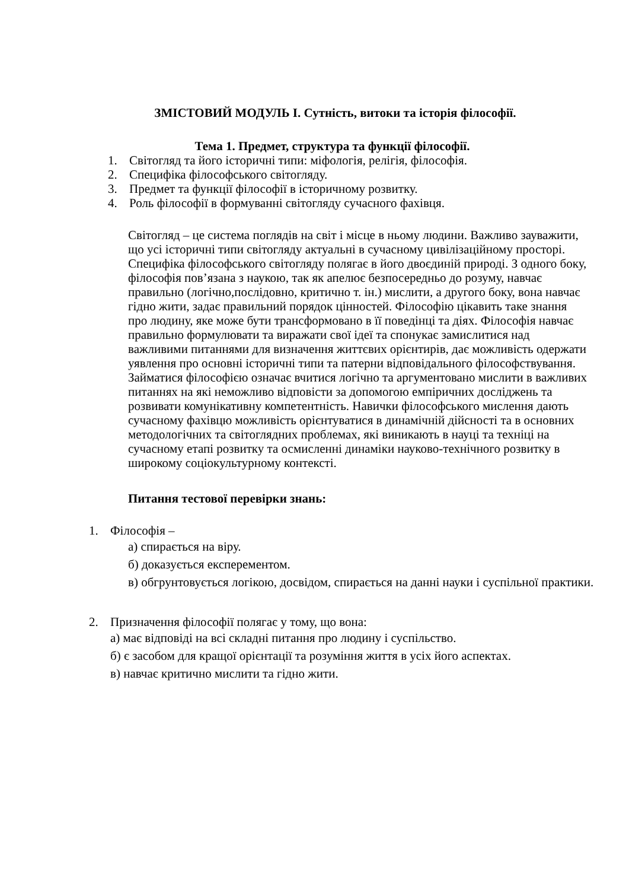ЗМІСТОВИЙ МОДУЛЬ І. Сутність, витоки та історія філософії.
Тема 1. Предмет, структура та функції філософії.
1. Світогляд та його історичні типи: міфологія, релігія, філософія.
2. Специфіка філософського світогляду.
3. Предмет та функції філософії в історичному розвитку.
4. Роль філософії в формуванні світогляду сучасного фахівця.
Світогляд – це система поглядів на світ і місце в ньому людини. Важливо зауважити, що усі історичні типи світогляду актуальні в сучасному цивілізаційному просторі. Специфіка філософського світогляду полягає в його двоєдиній природі. З одного боку, філософія пов’язана з наукою, так як апелює безпосередньо до розуму, навчає правильно (логічно,послідовно, критично т. ін.) мислити, а другого боку, вона навчає гідно жити, задає правильний порядок цінностей. Філософію цікавить таке знання про людину, яке може бути трансформовано в її поведінці та діях. Філософія навчає правильно формулювати та виражати свої ідеї та спонукає замислитися над важливими питаннями для визначення життєвих орієнтирів, дає можливість одержати уявлення про основні історичні типи та патерни відповідального філософствування. Займатися філософією означає вчитися логічно та аргументовано мислити в важливих питаннях на які неможливо відповісти за допомогою емпіричних досліджень та розвивати комунікативну компетентність. Навички філософського мислення дають сучасному фахівцю можливість орієнтуватися в динамічній дійсності та в основних методологічних та світоглядних проблемах, які виникають в науці та техніці на сучасному етапі розвитку та осмисленні динаміки науково-технічного розвитку в широкому соціокультурному контексті.
Питання тестової перевірки знань:
1. Філософія –
а) спирається на віру.
б) доказується експерементом.
в) обгрунтовується логікою, досвідом, спирається на данні науки і суспільної практики.
2. Призначення філософії полягає у тому, що вона:
а) має відповіді на всі складні питання про людину і суспільство.
б) є засобом для кращої орієнтації та розуміння життя в усіх його аспектах.
в) навчає критично мислити та гідно жити.